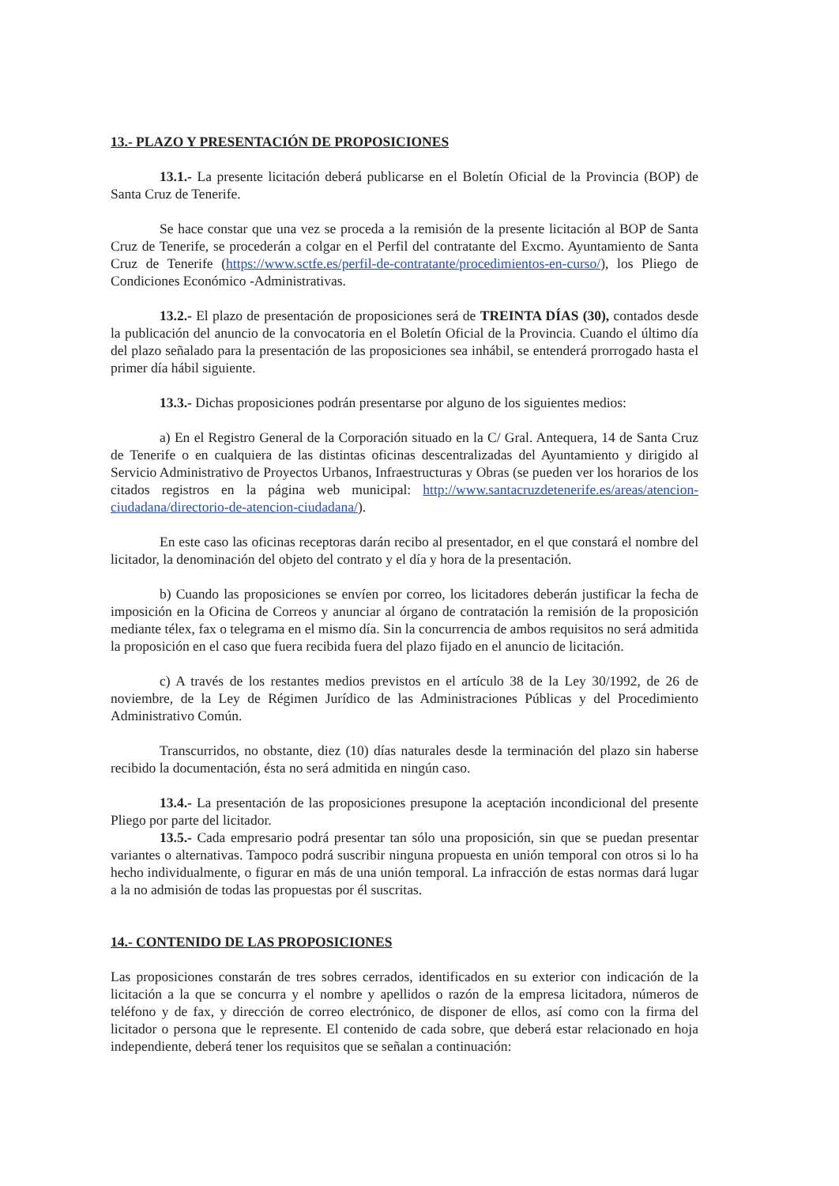13.- PLAZO Y PRESENTACIÓN DE PROPOSICIONES
13.1.- La presente licitación deberá publicarse en el Boletín Oficial de la Provincia (BOP) de Santa Cruz de Tenerife.
Se hace constar que una vez se proceda a la remisión de la presente licitación al BOP de Santa Cruz de Tenerife, se procederán a colgar en el Perfil del contratante del Excmo. Ayuntamiento de Santa Cruz de Tenerife (https://www.sctfe.es/perfil-de-contratante/procedimientos-en-curso/), los Pliego de Condiciones Económico -Administrativas.
13.2.- El plazo de presentación de proposiciones será de TREINTA DÍAS (30), contados desde la publicación del anuncio de la convocatoria en el Boletín Oficial de la Provincia. Cuando el último día del plazo señalado para la presentación de las proposiciones sea inhábil, se entenderá prorrogado hasta el primer día hábil siguiente.
13.3.- Dichas proposiciones podrán presentarse por alguno de los siguientes medios:
a) En el Registro General de la Corporación situado en la C/ Gral. Antequera, 14 de Santa Cruz de Tenerife o en cualquiera de las distintas oficinas descentralizadas del Ayuntamiento y dirigido al Servicio Administrativo de Proyectos Urbanos, Infraestructuras y Obras (se pueden ver los horarios de los citados registros en la página web municipal: http://www.santacruzdetenerife.es/areas/atencion-ciudadana/directorio-de-atencion-ciudadana/).
En este caso las oficinas receptoras darán recibo al presentador, en el que constará el nombre del licitador, la denominación del objeto del contrato y el día y hora de la presentación.
b) Cuando las proposiciones se envíen por correo, los licitadores deberán justificar la fecha de imposición en la Oficina de Correos y anunciar al órgano de contratación la remisión de la proposición mediante télex, fax o telegrama en el mismo día. Sin la concurrencia de ambos requisitos no será admitida la proposición en el caso que fuera recibida fuera del plazo fijado en el anuncio de licitación.
c) A través de los restantes medios previstos en el artículo 38 de la Ley 30/1992, de 26 de noviembre, de la Ley de Régimen Jurídico de las Administraciones Públicas y del Procedimiento Administrativo Común.
Transcurridos, no obstante, diez (10) días naturales desde la terminación del plazo sin haberse recibido la documentación, ésta no será admitida en ningún caso.
13.4.- La presentación de las proposiciones presupone la aceptación incondicional del presente Pliego por parte del licitador.
13.5.- Cada empresario podrá presentar tan sólo una proposición, sin que se puedan presentar variantes o alternativas. Tampoco podrá suscribir ninguna propuesta en unión temporal con otros si lo ha hecho individualmente, o figurar en más de una unión temporal. La infracción de estas normas dará lugar a la no admisión de todas las propuestas por él suscritas.
14.- CONTENIDO DE LAS PROPOSICIONES
Las proposiciones constarán de tres sobres cerrados, identificados en su exterior con indicación de la licitación a la que se concurra y el nombre y apellidos o razón de la empresa licitadora, números de teléfono y de fax, y dirección de correo electrónico, de disponer de ellos, así como con la firma del licitador o persona que le represente. El contenido de cada sobre, que deberá estar relacionado en hoja independiente, deberá tener los requisitos que se señalan a continuación: